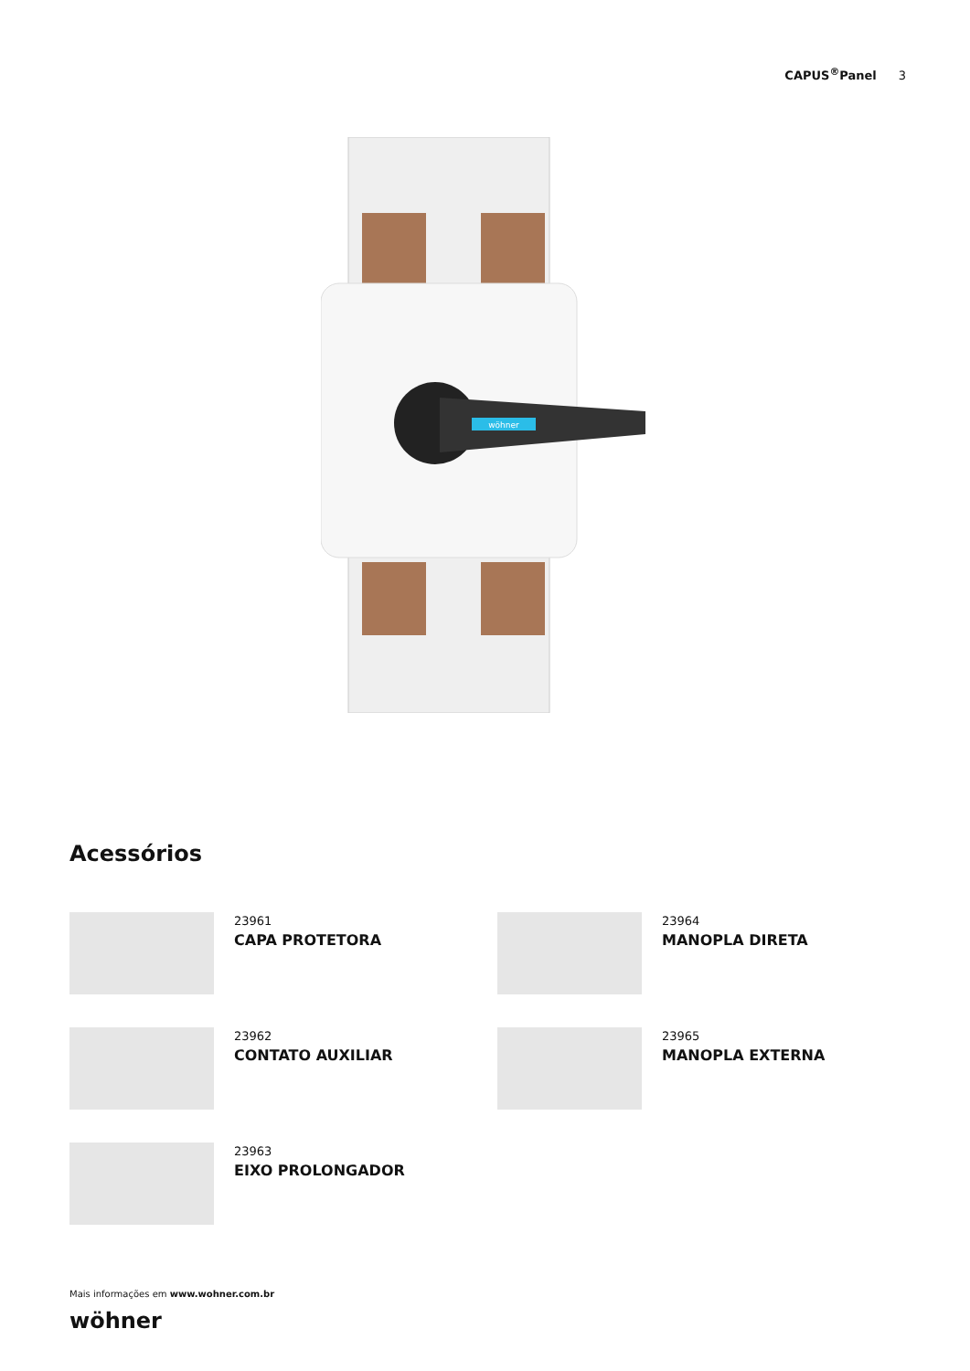CAPUS<sup>®</sup>Panel 3
wöhner
Acessórios
23961
CAPA PROTETORA
23964
MANOPLA DIRETA
23962
CONTATO AUXILIAR
23965
MANOPLA EXTERNA
23963
EIXO PROLONGADOR
Mais informações em www.wohner.com.br
wöhner